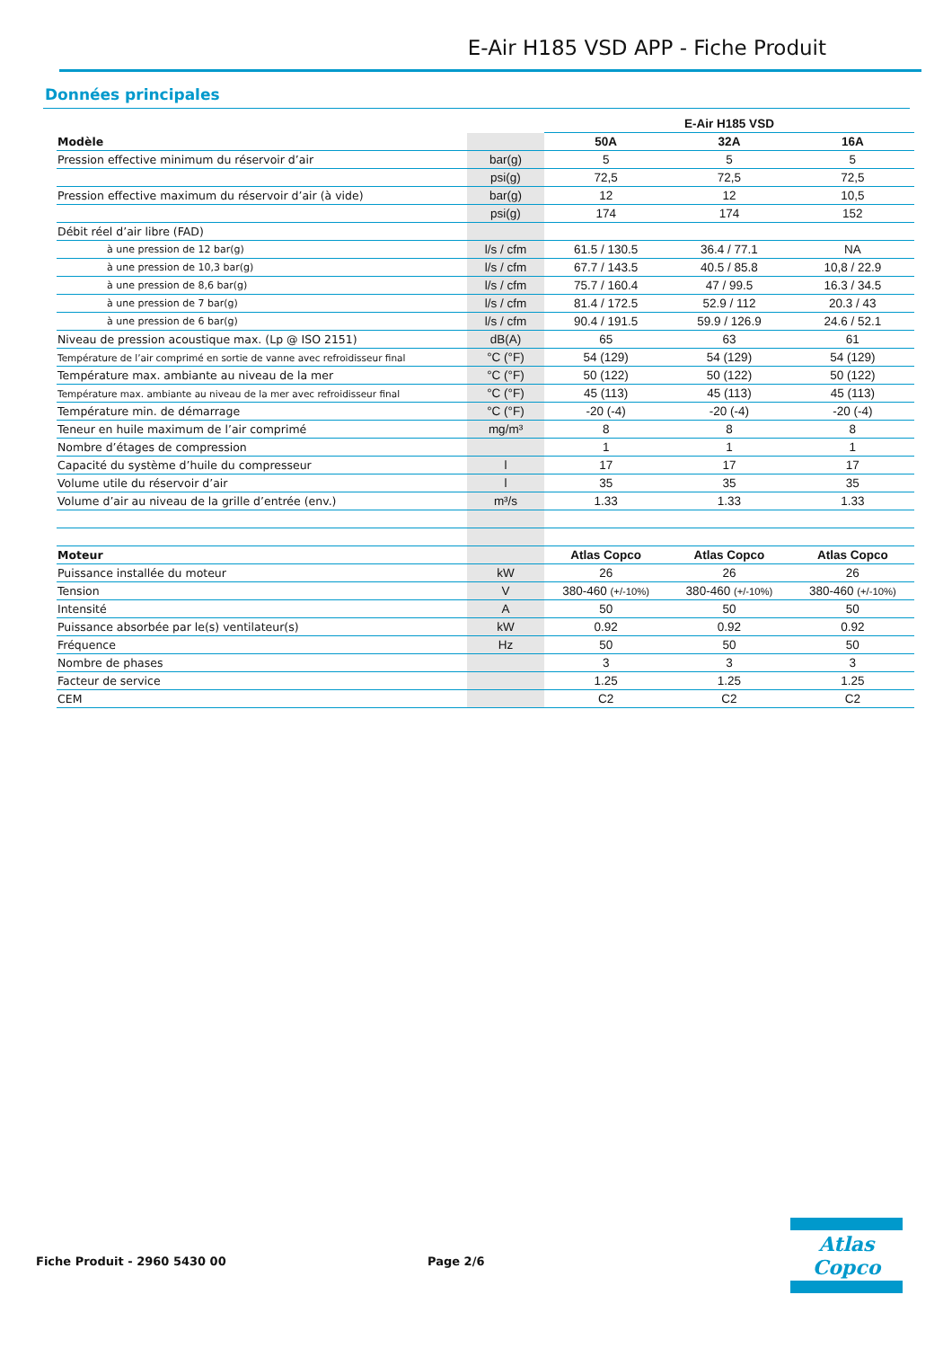E-Air H185 VSD APP - Fiche Produit
Données principales
| | | E-Air H185 VSD | | |
| Modèle | | 50A | 32A | 16A |
| Pression effective minimum du réservoir d’air | bar(g) | 5 | 5 | 5 |
| | psi(g) | 72,5 | 72,5 | 72,5 |
| Pression effective maximum du réservoir d’air (à vide) | bar(g) | 12 | 12 | 10,5 |
| | psi(g) | 174 | 174 | 152 |
| Débit réel d’air libre (FAD) | | | | |
| à une pression de 12 bar(g) | l/s / cfm | 61.5 / 130.5 | 36.4 / 77.1 | NA |
| à une pression de 10,3 bar(g) | l/s / cfm | 67.7 / 143.5 | 40.5 / 85.8 | 10,8 / 22.9 |
| à une pression de 8,6 bar(g) | l/s / cfm | 75.7 / 160.4 | 47 / 99.5 | 16.3 / 34.5 |
| à une pression de 7 bar(g) | l/s / cfm | 81.4 / 172.5 | 52.9 / 112 | 20.3 / 43 |
| à une pression de 6 bar(g) | l/s / cfm | 90.4 / 191.5 | 59.9 / 126.9 | 24.6 / 52.1 |
| Niveau de pression acoustique max. (Lp @ ISO 2151) | dB(A) | 65 | 63 | 61 |
| Température de l’air comprimé en sortie de vanne avec refroidisseur final | °C (°F) | 54 (129) | 54 (129) | 54 (129) |
| Température max. ambiante au niveau de la mer | °C (°F) | 50 (122) | 50 (122) | 50 (122) |
| Température max. ambiante au niveau de la mer avec refroidisseur final | °C (°F) | 45 (113) | 45 (113) | 45 (113) |
| Température min. de démarrage | °C (°F) | -20 (-4) | -20 (-4) | -20 (-4) |
| Teneur en huile maximum de l’air comprimé | mg/m³ | 8 | 8 | 8 |
| Nombre d’étages de compression | | 1 | 1 | 1 |
| Capacité du système d’huile du compresseur | l | 17 | 17 | 17 |
| Volume utile du réservoir d’air | l | 35 | 35 | 35 |
| Volume d’air au niveau de la grille d’entrée (env.) | m³/s | 1.33 | 1.33 | 1.33 |
| Moteur | | Atlas Copco | Atlas Copco | Atlas Copco |
| Puissance installée du moteur | kW | 26 | 26 | 26 |
| Tension | V | 380-460 (+/-10%) | 380-460 (+/-10%) | 380-460 (+/-10%) |
| Intensité | A | 50 | 50 | 50 |
| Puissance absorbée par le(s) ventilateur(s) | kW | 0.92 | 0.92 | 0.92 |
| Fréquence | Hz | 50 | 50 | 50 |
| Nombre de phases | | 3 | 3 | 3 |
| Facteur de service | | 1.25 | 1.25 | 1.25 |
| CEM | | C2 | C2 | C2 |
Fiche Produit - 2960 5430 00 Page 2/6
Atlas Copco